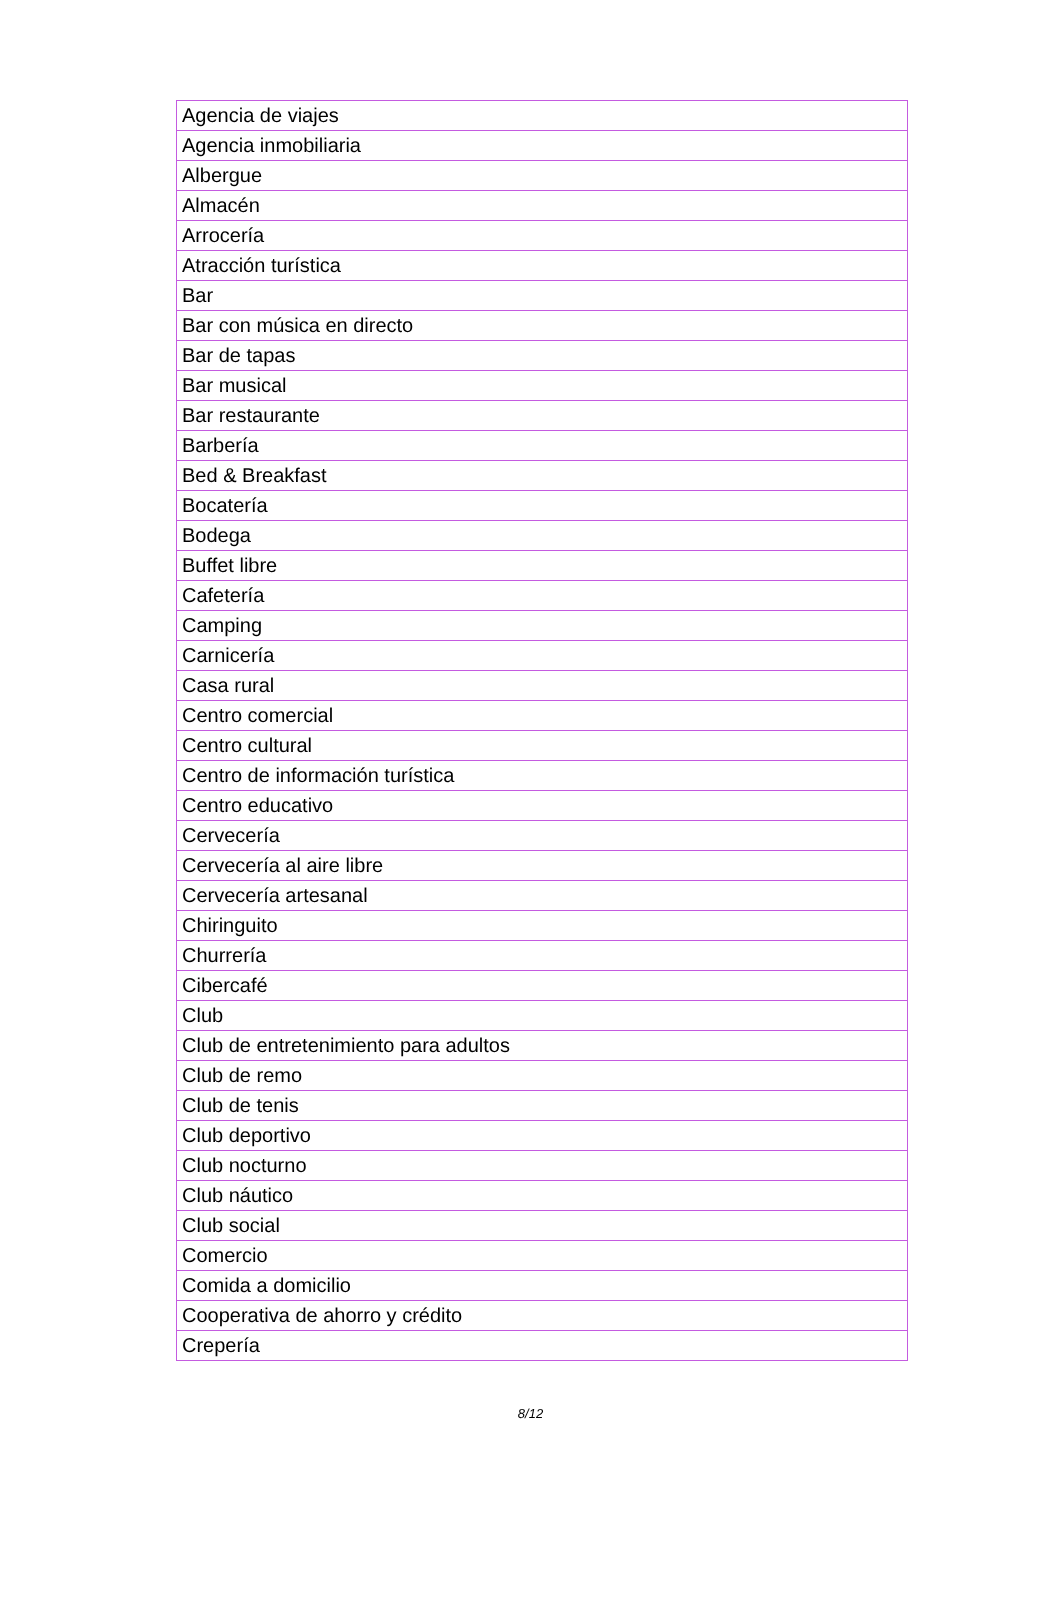| Agencia de viajes |
| Agencia inmobiliaria |
| Albergue |
| Almacén |
| Arrocería |
| Atracción turística |
| Bar |
| Bar con música en directo |
| Bar de tapas |
| Bar musical |
| Bar restaurante |
| Barbería |
| Bed & Breakfast |
| Bocatería |
| Bodega |
| Buffet libre |
| Cafetería |
| Camping |
| Carnicería |
| Casa rural |
| Centro comercial |
| Centro cultural |
| Centro de información turística |
| Centro educativo |
| Cervecería |
| Cervecería al aire libre |
| Cervecería artesanal |
| Chiringuito |
| Churrería |
| Cibercafé |
| Club |
| Club de entretenimiento para adultos |
| Club de remo |
| Club de tenis |
| Club deportivo |
| Club nocturno |
| Club náutico |
| Club social |
| Comercio |
| Comida a domicilio |
| Cooperativa de ahorro y crédito |
| Crepería |
8/12